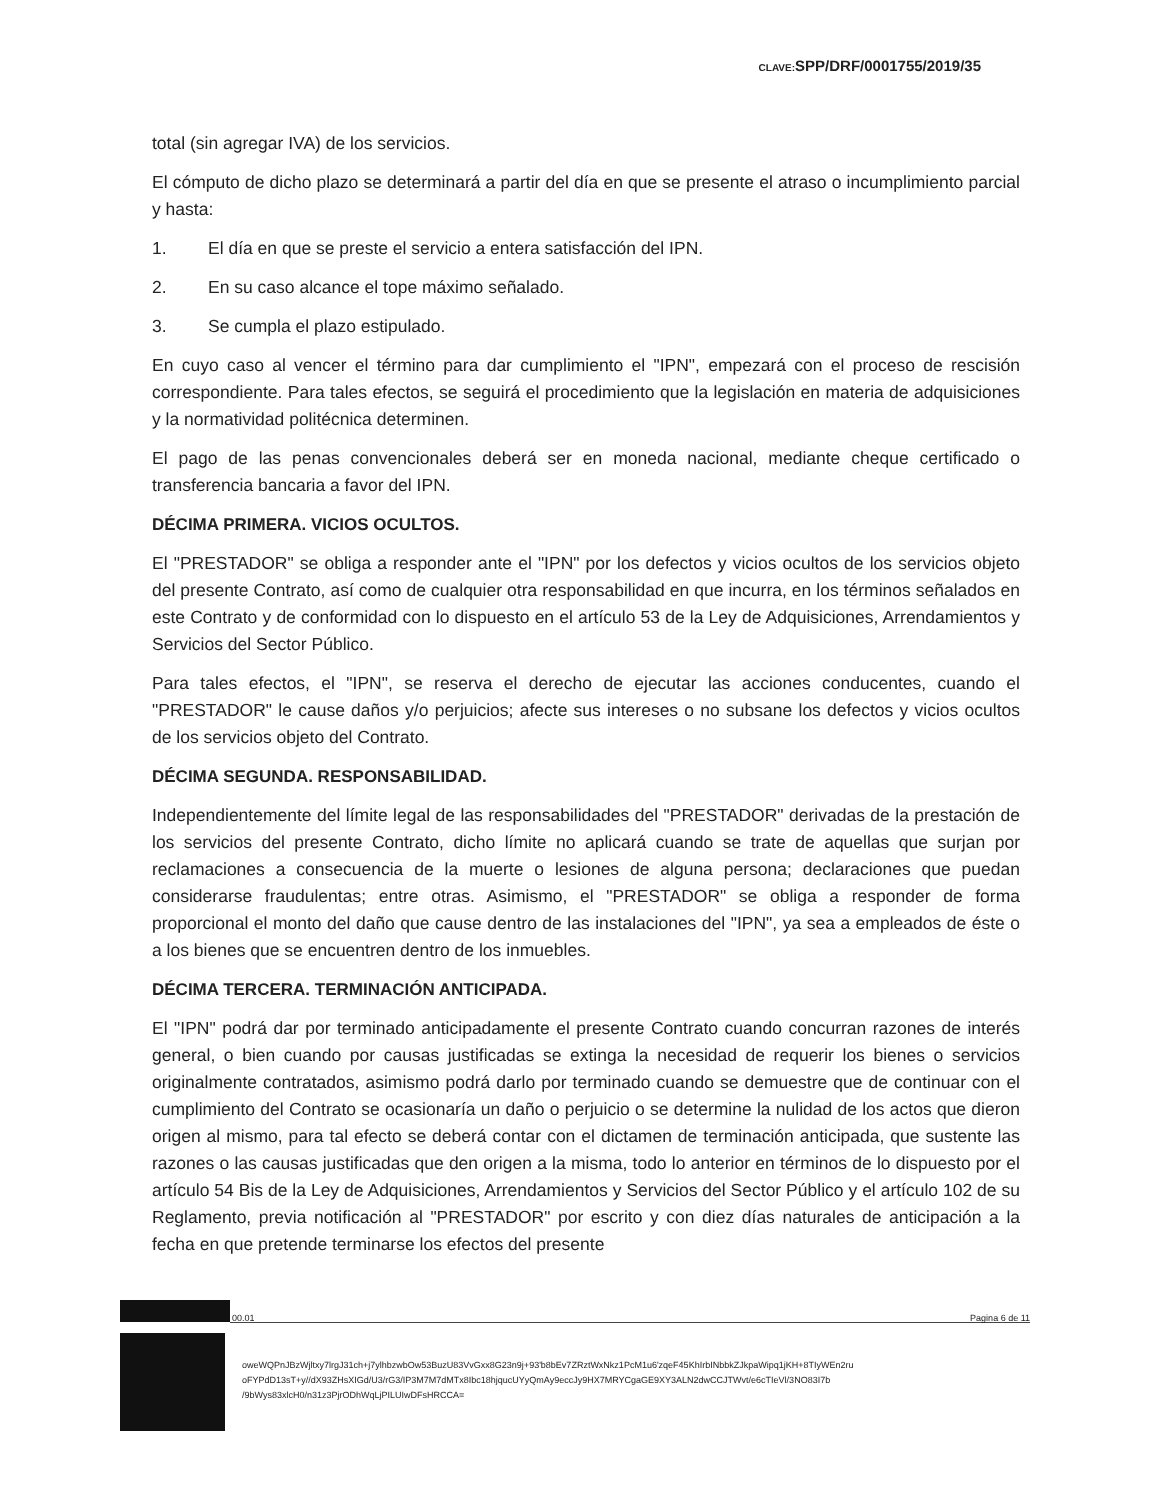CLAVE: SPP/DRF/0001755/2019/35
total (sin agregar IVA) de los servicios.
El cómputo de dicho plazo se determinará a partir del día en que se presente el atraso o incumplimiento parcial y hasta:
1. El día en que se preste el servicio a entera satisfacción del IPN.
2. En su caso alcance el tope máximo señalado.
3. Se cumpla el plazo estipulado.
En cuyo caso al vencer el término para dar cumplimiento el "IPN", empezará con el proceso de rescisión correspondiente. Para tales efectos, se seguirá el procedimiento que la legislación en materia de adquisiciones y la normatividad politécnica determinen.
El pago de las penas convencionales deberá ser en moneda nacional, mediante cheque certificado o transferencia bancaria a favor del IPN.
DÉCIMA PRIMERA. VICIOS OCULTOS.
El "PRESTADOR" se obliga a responder ante el "IPN" por los defectos y vicios ocultos de los servicios objeto del presente Contrato, así como de cualquier otra responsabilidad en que incurra, en los términos señalados en este Contrato y de conformidad con lo dispuesto en el artículo 53 de la Ley de Adquisiciones, Arrendamientos y Servicios del Sector Público.
Para tales efectos, el "IPN", se reserva el derecho de ejecutar las acciones conducentes, cuando el "PRESTADOR" le cause daños y/o perjuicios; afecte sus intereses o no subsane los defectos y vicios ocultos de los servicios objeto del Contrato.
DÉCIMA SEGUNDA. RESPONSABILIDAD.
Independientemente del límite legal de las responsabilidades del "PRESTADOR" derivadas de la prestación de los servicios del presente Contrato, dicho límite no aplicará cuando se trate de aquellas que surjan por reclamaciones a consecuencia de la muerte o lesiones de alguna persona; declaraciones que puedan considerarse fraudulentas; entre otras. Asimismo, el "PRESTADOR" se obliga a responder de forma proporcional el monto del daño que cause dentro de las instalaciones del "IPN", ya sea a empleados de éste o a los bienes que se encuentren dentro de los inmuebles.
DÉCIMA TERCERA. TERMINACIÓN ANTICIPADA.
El "IPN" podrá dar por terminado anticipadamente el presente Contrato cuando concurran razones de interés general, o bien cuando por causas justificadas se extinga la necesidad de requerir los bienes o servicios originalmente contratados, asimismo podrá darlo por terminado cuando se demuestre que de continuar con el cumplimiento del Contrato se ocasionaría un daño o perjuicio o se determine la nulidad de los actos que dieron origen al mismo, para tal efecto se deberá contar con el dictamen de terminación anticipada, que sustente las razones o las causas justificadas que den origen a la misma, todo lo anterior en términos de lo dispuesto por el artículo 54 Bis de la Ley de Adquisiciones, Arrendamientos y Servicios del Sector Público y el artículo 102 de su Reglamento, previa notificación al "PRESTADOR" por escrito y con diez días naturales de anticipación a la fecha en que pretende terminarse los efectos del presente
00.01 Pagina 6 de 11
oweWQPnJBzWjltxy7lrgJ31ch+j7ylhbzwbOw53BuzU83VvGxx8G23n9j+93'b8bEv7ZRztWxNkz1PcM1u6'zqeF45KhIrbINbbkZJkpaWipq1jKH+8TIyWEn2ru
oFYPdD13sT+y//dX93ZHsXIGd/U3/rG3/IP3M7M7dMTx8Ibc18hjqucUYyQmAy9eccJy9HX7MRYCgaGE9XY3ALN2dwCCJTWvt/e6cTIeVl/3NO83I7b
/9bWys83xlcH0/n31z3PjrODhWqLjPILUIwDFsHRCCA=